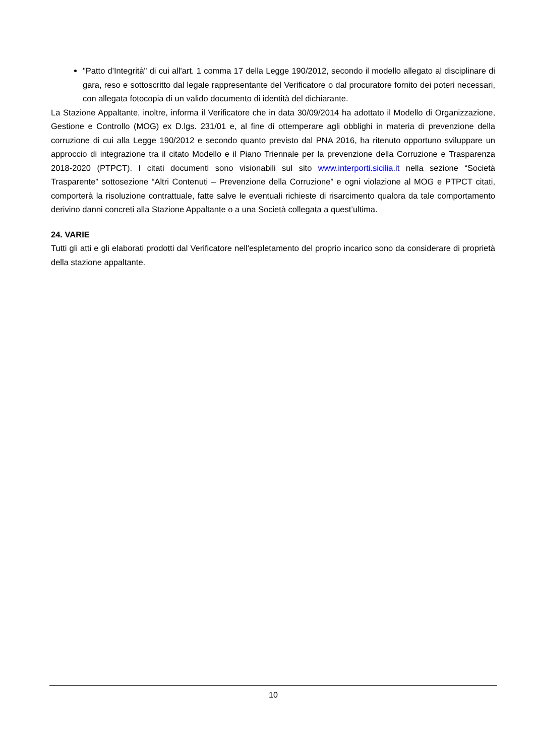"Patto d'Integrità" di cui all'art. 1 comma 17 della Legge 190/2012, secondo il modello allegato al disciplinare di gara, reso e sottoscritto dal legale rappresentante del Verificatore o dal procuratore fornito dei poteri necessari, con allegata fotocopia di un valido documento di identità del dichiarante.
La Stazione Appaltante, inoltre, informa il Verificatore che in data 30/09/2014 ha adottato il Modello di Organizzazione, Gestione e Controllo (MOG) ex D.lgs. 231/01 e, al fine di ottemperare agli obblighi in materia di prevenzione della corruzione di cui alla Legge 190/2012 e secondo quanto previsto dal PNA 2016, ha ritenuto opportuno sviluppare un approccio di integrazione tra il citato Modello e il Piano Triennale per la prevenzione della Corruzione e Trasparenza 2018-2020 (PTPCT). I citati documenti sono visionabili sul sito www.interporti.sicilia.it nella sezione “Società Trasparente” sottosezione “Altri Contenuti – Prevenzione della Corruzione” e ogni violazione al MOG e PTPCT citati, comporterà la risoluzione contrattuale, fatte salve le eventuali richieste di risarcimento qualora da tale comportamento derivino danni concreti alla Stazione Appaltante o a una Società collegata a quest’ultima.
24. VARIE
Tutti gli atti e gli elaborati prodotti dal Verificatore nell'espletamento del proprio incarico sono da considerare di proprietà della stazione appaltante.
10